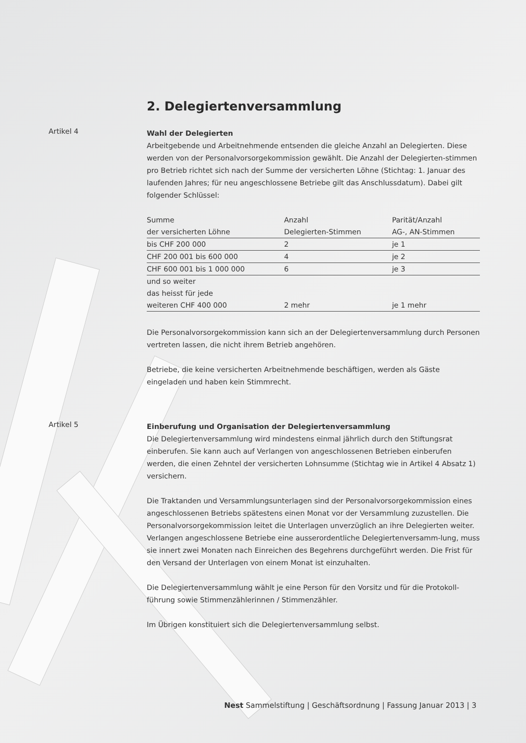2. Delegiertenversammlung
Artikel 4
Wahl der Delegierten
Arbeitgebende und Arbeitnehmende entsenden die gleiche Anzahl an Delegierten. Diese werden von der Personalvorsorgekommission gewählt. Die Anzahl der Delegierten-stimmen pro Betrieb richtet sich nach der Summe der versicherten Löhne (Stichtag: 1. Januar des laufenden Jahres; für neu angeschlossene Betriebe gilt das Anschlussdatum). Dabei gilt folgender Schlüssel:
| Summe der versicherten Löhne | Anzahl Delegierten-Stimmen | Parität/Anzahl AG-, AN-Stimmen |
| --- | --- | --- |
| bis CHF 200 000 | 2 | je 1 |
| CHF 200 001 bis 600 000 | 4 | je 2 |
| CHF 600 001 bis 1 000 000 | 6 | je 3 |
| und so weiter das heisst für jede weiteren CHF 400 000 | 2 mehr | je 1 mehr |
Die Personalvorsorgekommission kann sich an der Delegiertenversammlung durch Personen vertreten lassen, die nicht ihrem Betrieb angehören.
Betriebe, die keine versicherten Arbeitnehmende beschäftigen, werden als Gäste eingeladen und haben kein Stimmrecht.
Artikel 5
Einberufung und Organisation der Delegiertenversammlung
Die Delegiertenversammlung wird mindestens einmal jährlich durch den Stiftungsrat einberufen. Sie kann auch auf Verlangen von angeschlossenen Betrieben einberufen werden, die einen Zehntel der versicherten Lohnsumme (Stichtag wie in Artikel 4 Absatz 1) versichern.
Die Traktanden und Versammlungsunterlagen sind der Personalvorsorgekommission eines angeschlossenen Betriebs spätestens einen Monat vor der Versammlung zuzustellen. Die Personalvorsorgekommission leitet die Unterlagen unverzüglich an ihre Delegierten weiter. Verlangen angeschlossene Betriebe eine ausserordentliche Delegiertenversamm-lung, muss sie innert zwei Monaten nach Einreichen des Begehrens durchgeführt werden. Die Frist für den Versand der Unterlagen von einem Monat ist einzuhalten.
Die Delegiertenversammlung wählt je eine Person für den Vorsitz und für die Protokoll-führung sowie Stimmenzählerinnen / Stimmenzähler.
Im Übrigen konstituiert sich die Delegiertenversammlung selbst.
Nest Sammelstiftung | Geschäftsordnung | Fassung Januar 2013 | 3